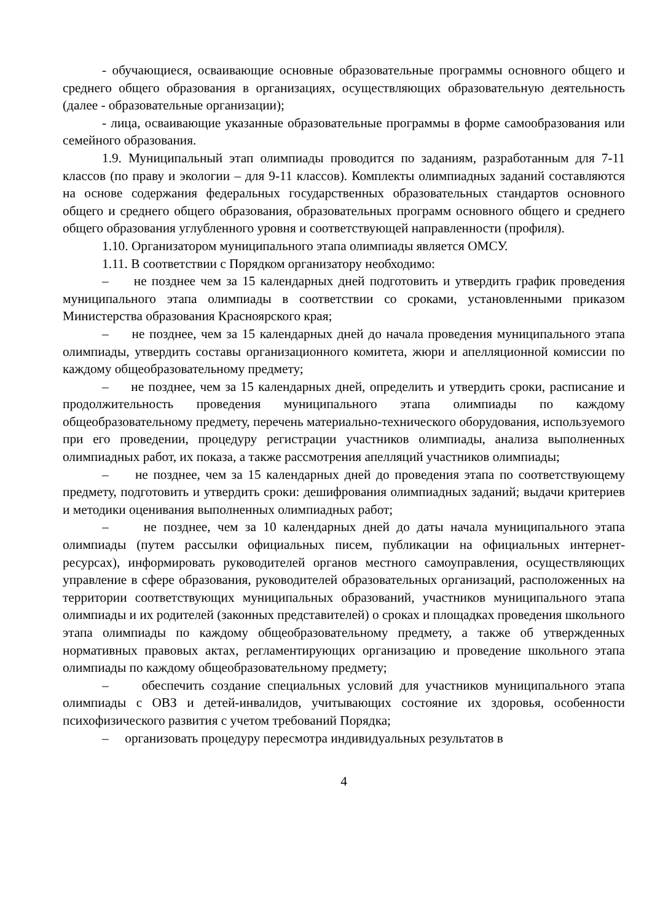- обучающиеся, осваивающие основные образовательные программы основного общего и среднего общего образования в организациях, осуществляющих образовательную деятельность (далее - образовательные организации);
- лица, осваивающие указанные образовательные программы в форме самообразования или семейного образования.
1.9. Муниципальный этап олимпиады проводится по заданиям, разработанным для 7-11 классов (по праву и экологии – для 9-11 классов). Комплекты олимпиадных заданий составляются на основе содержания федеральных государственных образовательных стандартов основного общего и среднего общего образования, образовательных программ основного общего и среднего общего образования углубленного уровня и соответствующей направленности (профиля).
1.10. Организатором муниципального этапа олимпиады является ОМСУ.
1.11. В соответствии с Порядком организатору необходимо:
– не позднее чем за 15 календарных дней подготовить и утвердить график проведения муниципального этапа олимпиады в соответствии со сроками, установленными приказом Министерства образования Красноярского края;
– не позднее, чем за 15 календарных дней до начала проведения муниципального этапа олимпиады, утвердить составы организационного комитета, жюри и апелляционной комиссии по каждому общеобразовательному предмету;
– не позднее, чем за 15 календарных дней, определить и утвердить сроки, расписание и продолжительность проведения муниципального этапа олимпиады по каждому общеобразовательному предмету, перечень материально-технического оборудования, используемого при его проведении, процедуру регистрации участников олимпиады, анализа выполненных олимпиадных работ, их показа, а также рассмотрения апелляций участников олимпиады;
– не позднее, чем за 15 календарных дней до проведения этапа по соответствующему предмету, подготовить и утвердить сроки: дешифрования олимпиадных заданий; выдачи критериев и методики оценивания выполненных олимпиадных работ;
– не позднее, чем за 10 календарных дней до даты начала муниципального этапа олимпиады (путем рассылки официальных писем, публикации на официальных интернет-ресурсах), информировать руководителей органов местного самоуправления, осуществляющих управление в сфере образования, руководителей образовательных организаций, расположенных на территории соответствующих муниципальных образований, участников муниципального этапа олимпиады и их родителей (законных представителей) о сроках и площадках проведения школьного этапа олимпиады по каждому общеобразовательному предмету, а также об утвержденных нормативных правовых актах, регламентирующих организацию и проведение школьного этапа олимпиады по каждому общеобразовательному предмету;
– обеспечить создание специальных условий для участников муниципального этапа олимпиады с ОВЗ и детей-инвалидов, учитывающих состояние их здоровья, особенности психофизического развития с учетом требований Порядка;
– организовать процедуру пересмотра индивидуальных результатов в
4